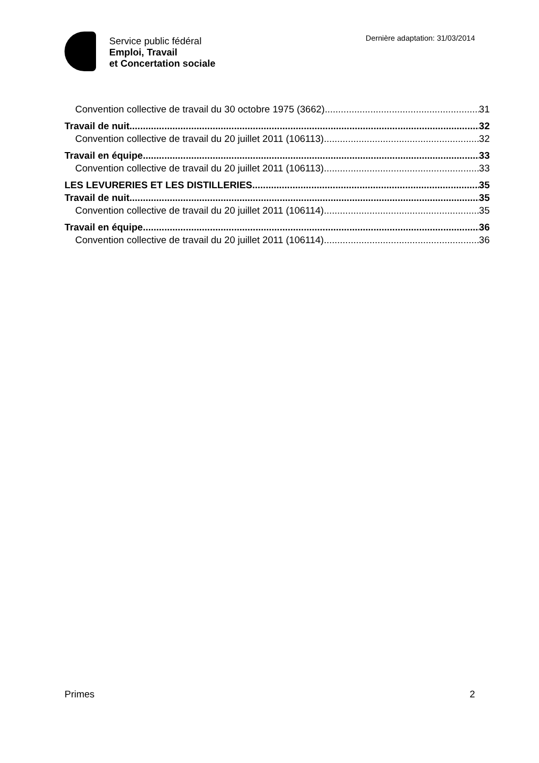Service public fédéral
Emploi, Travail
et Concertation sociale
Dernière adaptation: 31/03/2014
Convention collective de travail du 30 octobre 1975 (3662) 31
Travail de nuit 32
Convention collective de travail du 20 juillet 2011 (106113) 32
Travail en équipe 33
Convention collective de travail du 20 juillet 2011 (106113) 33
LES LEVURERIES ET LES DISTILLERIES 35
Travail de nuit 35
Convention collective de travail du 20 juillet 2011 (106114) 35
Travail en équipe 36
Convention collective de travail du 20 juillet 2011 (106114) 36
Primes 2